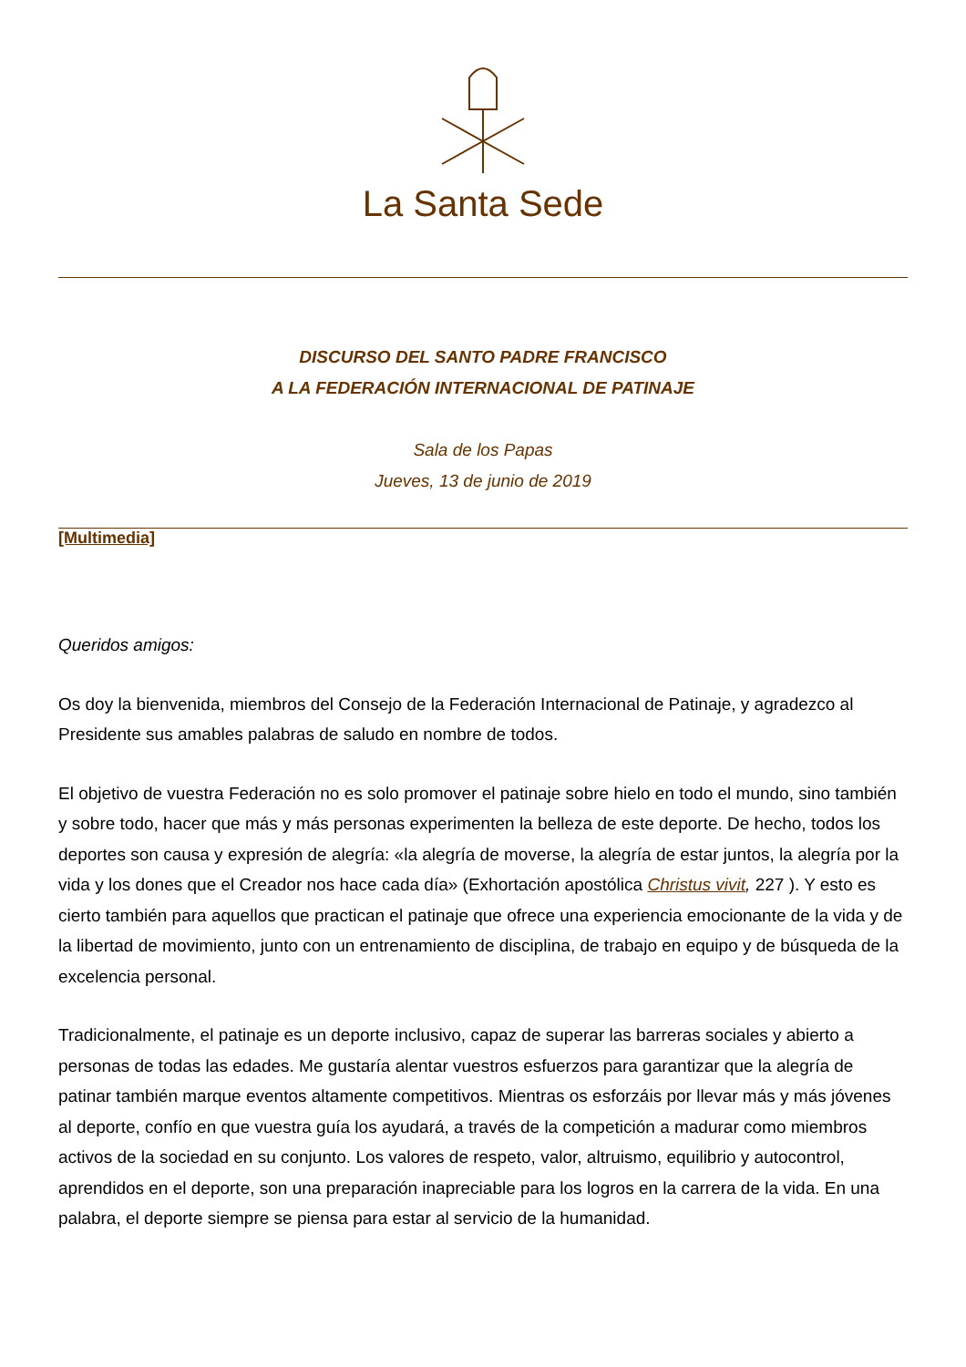La Santa Sede
DISCURSO DEL SANTO PADRE FRANCISCO
A LA FEDERACIÓN INTERNACIONAL DE PATINAJE
Sala de los Papas
Jueves, 13 de junio de 2019
[Multimedia]
Queridos amigos:
Os doy la bienvenida, miembros del Consejo de la Federación Internacional de Patinaje, y agradezco al Presidente sus amables palabras de saludo en nombre de todos.
El objetivo de vuestra Federación no es solo promover el patinaje sobre hielo en todo el mundo, sino también y sobre todo, hacer que más y más personas experimenten la belleza de este deporte. De hecho, todos los deportes son causa y expresión de alegría: «la alegría de moverse, la alegría de estar juntos, la alegría por la vida y los dones que el Creador nos hace cada día» (Exhortación apostólica Christus vivit, 227 ). Y esto es cierto también para aquellos que practican el patinaje que ofrece una experiencia emocionante de la vida y de la libertad de movimiento, junto con un entrenamiento de disciplina, de trabajo en equipo y de búsqueda de la excelencia personal.
Tradicionalmente, el patinaje es un deporte inclusivo, capaz de superar las barreras sociales y abierto a personas de todas las edades. Me gustaría alentar vuestros esfuerzos para garantizar que la alegría de patinar también marque eventos altamente competitivos. Mientras os esforzáis por llevar más y más jóvenes al deporte, confío en que vuestra guía los ayudará, a través de la competición a madurar como miembros activos de la sociedad en su conjunto. Los valores de respeto, valor, altruismo, equilibrio y autocontrol, aprendidos en el deporte, son una preparación inapreciable para los logros en la carrera de la vida. En una palabra, el deporte siempre se piensa para estar al servicio de la humanidad.